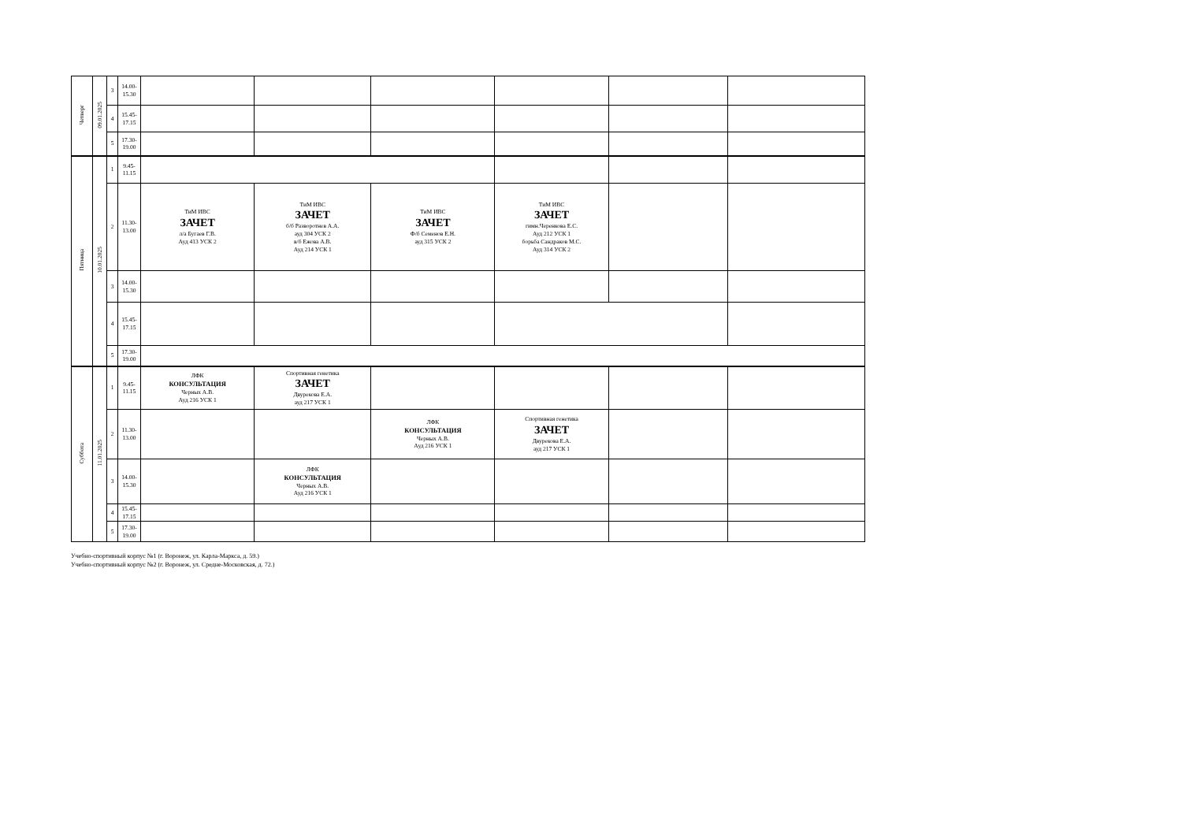| Четверг | 09.01.2025 | 3 | 14.00- 15.30 | | | | | | |
| | | 4 | 15.45- 17.15 | | | | | | |
| | | 5 | 17.30- 19.00 | | | | | | |
| Пятница | 10.01.2025 | 1 | 9.45- 11.15 | | | | | | |
| | | 2 | 11.30- 13.00 | ТиМ ИВС ЗАЧЕТ л/а Бугаев Г.В. Ауд 413 УСК 2 | ТиМ ИВС ЗАЧЕТ б/б Разворотнев А.А. ауд 304 УСК 2 в/б Ежова А.В. Ауд 214 УСК 1 | ТиМ ИВС ЗАЧЕТ Ф/б Семенов Е.Н. ауд 315 УСК 2 | ТиМ ИВС ЗАЧЕТ гимн.Черенкова Е.С. Ауд 212 УСК 1 борьба Сандраков М.С. Ауд 314 УСК 2 | | |
| | | 3 | 14.00- 15.30 | | | | | | |
| | | 4 | 15.45- 17.15 | | | | | | |
| | | 5 | 17.30- 19.00 | | | | | | |
| Суббота | 11.01.2025 | 1 | 9.45- 11.15 | ЛФК КОНСУЛЬТАЦИЯ Черных А.В. Ауд 216 УСК 1 | Спортивная генетика ЗАЧЕТ Двурекова Е.А. ауд 217 УСК 1 | | | | |
| | | 2 | 11.30- 13.00 | | | ЛФК КОНСУЛЬТАЦИЯ Черных А.В. Ауд 216 УСК 1 | Спортивная генетика ЗАЧЕТ Двурекова Е.А. ауд 217 УСК 1 | | |
| | | 3 | 14.00- 15.30 | | ЛФК КОНСУЛЬТАЦИЯ Черных А.В. Ауд 216 УСК 1 | | | | |
| | | 4 | 15.45- 17.15 | | | | | | |
| | | 5 | 17.30- 19.00 | | | | | | |
Учебно-спортивный корпус №1 (г. Воронеж, ул. Карла-Маркса, д. 59.)
Учебно-спортивный корпус №2 (г. Воронеж, ул. Средне-Московская, д. 72.)